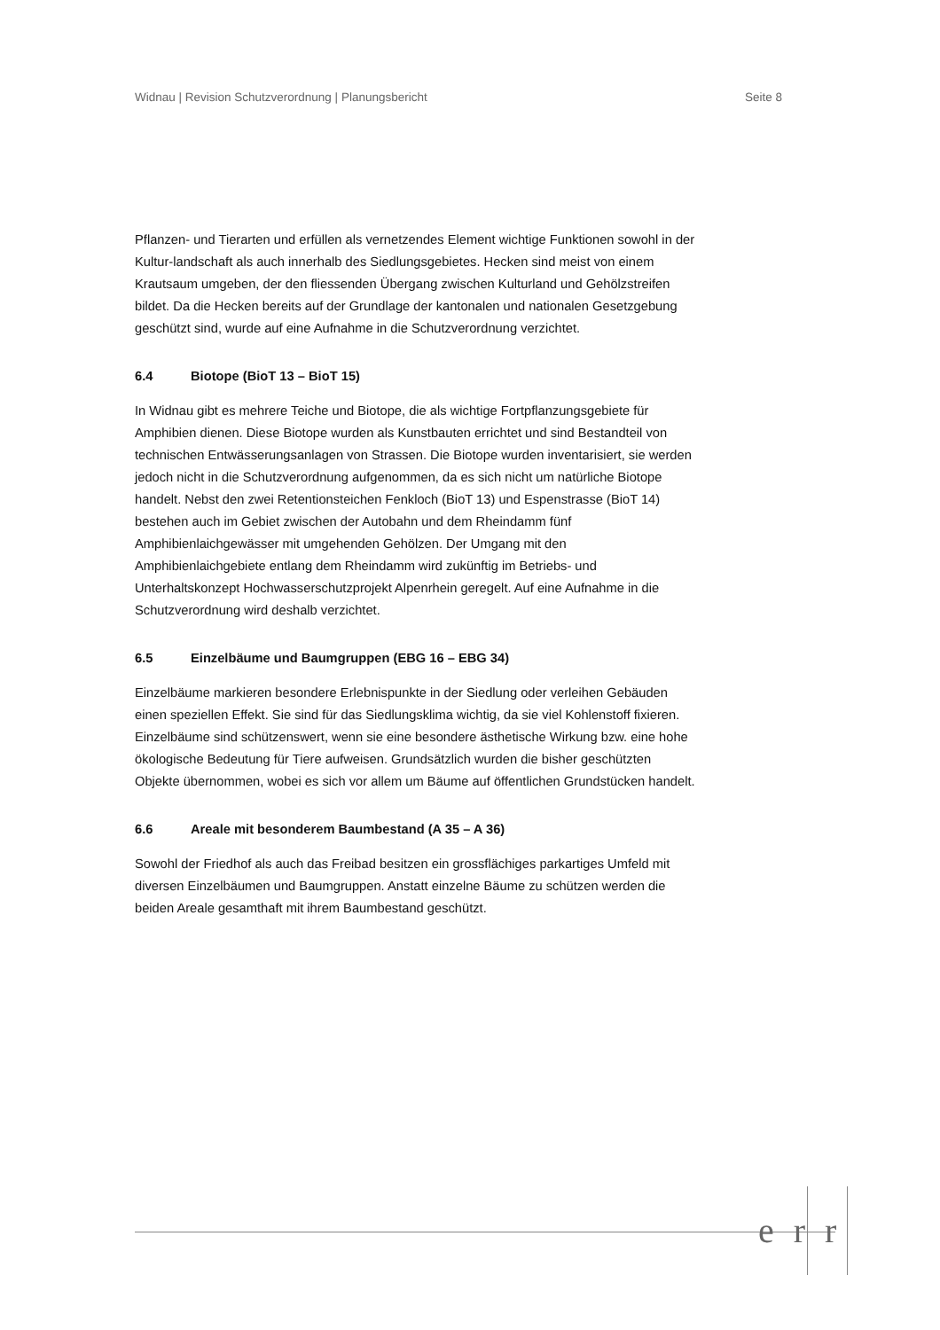Widnau | Revision Schutzverordnung | Planungsbericht Seite 8
Pflanzen- und Tierarten und erfüllen als vernetzendes Element wichtige Funktionen sowohl in der Kultur-landschaft als auch innerhalb des Siedlungsgebietes. Hecken sind meist von einem Krautsaum umgeben, der den fliessenden Übergang zwischen Kulturland und Gehölzstreifen bildet. Da die Hecken bereits auf der Grundlage der kantonalen und nationalen Gesetzgebung geschützt sind, wurde auf eine Aufnahme in die Schutzverordnung verzichtet.
6.4 Biotope (BioT 13 – BioT 15)
In Widnau gibt es mehrere Teiche und Biotope, die als wichtige Fortpflanzungsgebiete für Amphibien dienen. Diese Biotope wurden als Kunstbauten errichtet und sind Bestandteil von technischen Entwässerungsanlagen von Strassen. Die Biotope wurden inventarisiert, sie werden jedoch nicht in die Schutzverordnung aufgenommen, da es sich nicht um natürliche Biotope handelt. Nebst den zwei Retentionsteichen Fenkloch (BioT 13) und Espenstrasse (BioT 14) bestehen auch im Gebiet zwischen der Autobahn und dem Rheindamm fünf Amphibienlaichgewässer mit umgehenden Gehölzen. Der Umgang mit den Amphibienlaichgebiete entlang dem Rheindamm wird zukünftig im Betriebs- und Unterhaltskonzept Hochwasserschutzprojekt Alpenrhein geregelt. Auf eine Aufnahme in die Schutzverordnung wird deshalb verzichtet.
6.5 Einzelbäume und Baumgruppen (EBG 16 – EBG 34)
Einzelbäume markieren besondere Erlebnispunkte in der Siedlung oder verleihen Gebäuden einen speziellen Effekt. Sie sind für das Siedlungsklima wichtig, da sie viel Kohlenstoff fixieren. Einzelbäume sind schützenswert, wenn sie eine besondere ästhetische Wirkung bzw. eine hohe ökologische Bedeutung für Tiere aufweisen. Grundsätzlich wurden die bisher geschützten Objekte übernommen, wobei es sich vor allem um Bäume auf öffentlichen Grundstücken handelt.
6.6 Areale mit besonderem Baumbestand (A 35 – A 36)
Sowohl der Friedhof als auch das Freibad besitzen ein grossflächiges parkartiges Umfeld mit diversen Einzelbäumen und Baumgruppen. Anstatt einzelne Bäume zu schützen werden die beiden Areale gesamthaft mit ihrem Baumbestand geschützt.
err